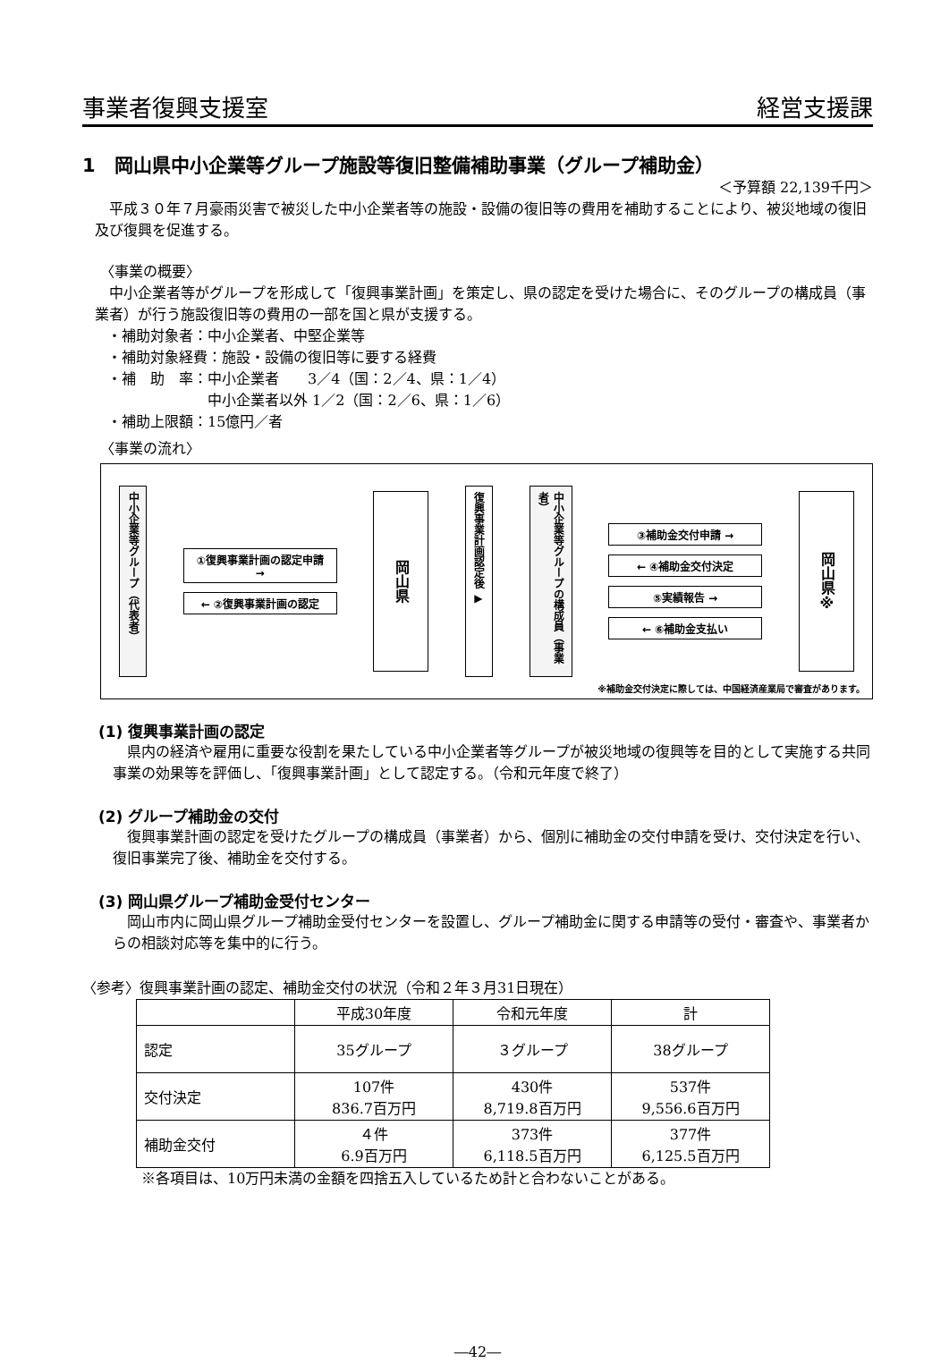事業者復興支援室 経営支援課
1　岡山県中小企業等グループ施設等復旧整備補助事業（グループ補助金）
＜予算額 22,139千円＞
平成３０年７月豪雨災害で被災した中小企業者等の施設・設備の復旧等の費用を補助することにより、被災地域の復旧及び復興を促進する。
〈事業の概要〉
中小企業者等がグループを形成して「復興事業計画」を策定し、県の認定を受けた場合に、そのグループの構成員（事業者）が行う施設復旧等の費用の一部を国と県が支援する。
・補助対象者：中小企業者、中堅企業等
・補助対象経費：施設・設備の復旧等に要する経費
・補　助　率：中小企業者　　3／4（国：2／4、県：1／4）
　　　　　　　中小企業者以外 1／2（国：2／6、県：1／6）
・補助上限額：15億円／者
〈事業の流れ〉
中小企業等グループ（代表者）
①復興事業計画の認定申請 →
← ②復興事業計画の認定
岡山県
復興事業計画認定後 ▶
中小企業等グループの構成員（事業者）
③補助金交付申請 →
← ④補助金交付決定
⑤実績報告 →
← ⑥補助金支払い
岡山県※
※補助金交付決定に際しては、中国経済産業局で審査があります。
(1) 復興事業計画の認定
県内の経済や雇用に重要な役割を果たしている中小企業者等グループが被災地域の復興等を目的として実施する共同事業の効果等を評価し、「復興事業計画」として認定する。（令和元年度で終了）
(2) グループ補助金の交付
復興事業計画の認定を受けたグループの構成員（事業者）から、個別に補助金の交付申請を受け、交付決定を行い、復旧事業完了後、補助金を交付する。
(3) 岡山県グループ補助金受付センター
岡山市内に岡山県グループ補助金受付センターを設置し、グループ補助金に関する申請等の受付・審査や、事業者からの相談対応等を集中的に行う。
〈参考〉復興事業計画の認定、補助金交付の状況（令和２年３月31日現在）
| | 平成30年度 | 令和元年度 | 計 |
| --- | --- | --- | --- |
| 認定 | 35グループ | ３グループ | 38グループ |
| 交付決定 | 107件 836.7百万円 | 430件 8,719.8百万円 | 537件 9,556.6百万円 |
| 補助金交付 | ４件 6.9百万円 | 373件 6,118.5百万円 | 377件 6,125.5百万円 |
※各項目は、10万円未満の金額を四捨五入しているため計と合わないことがある。
―42―